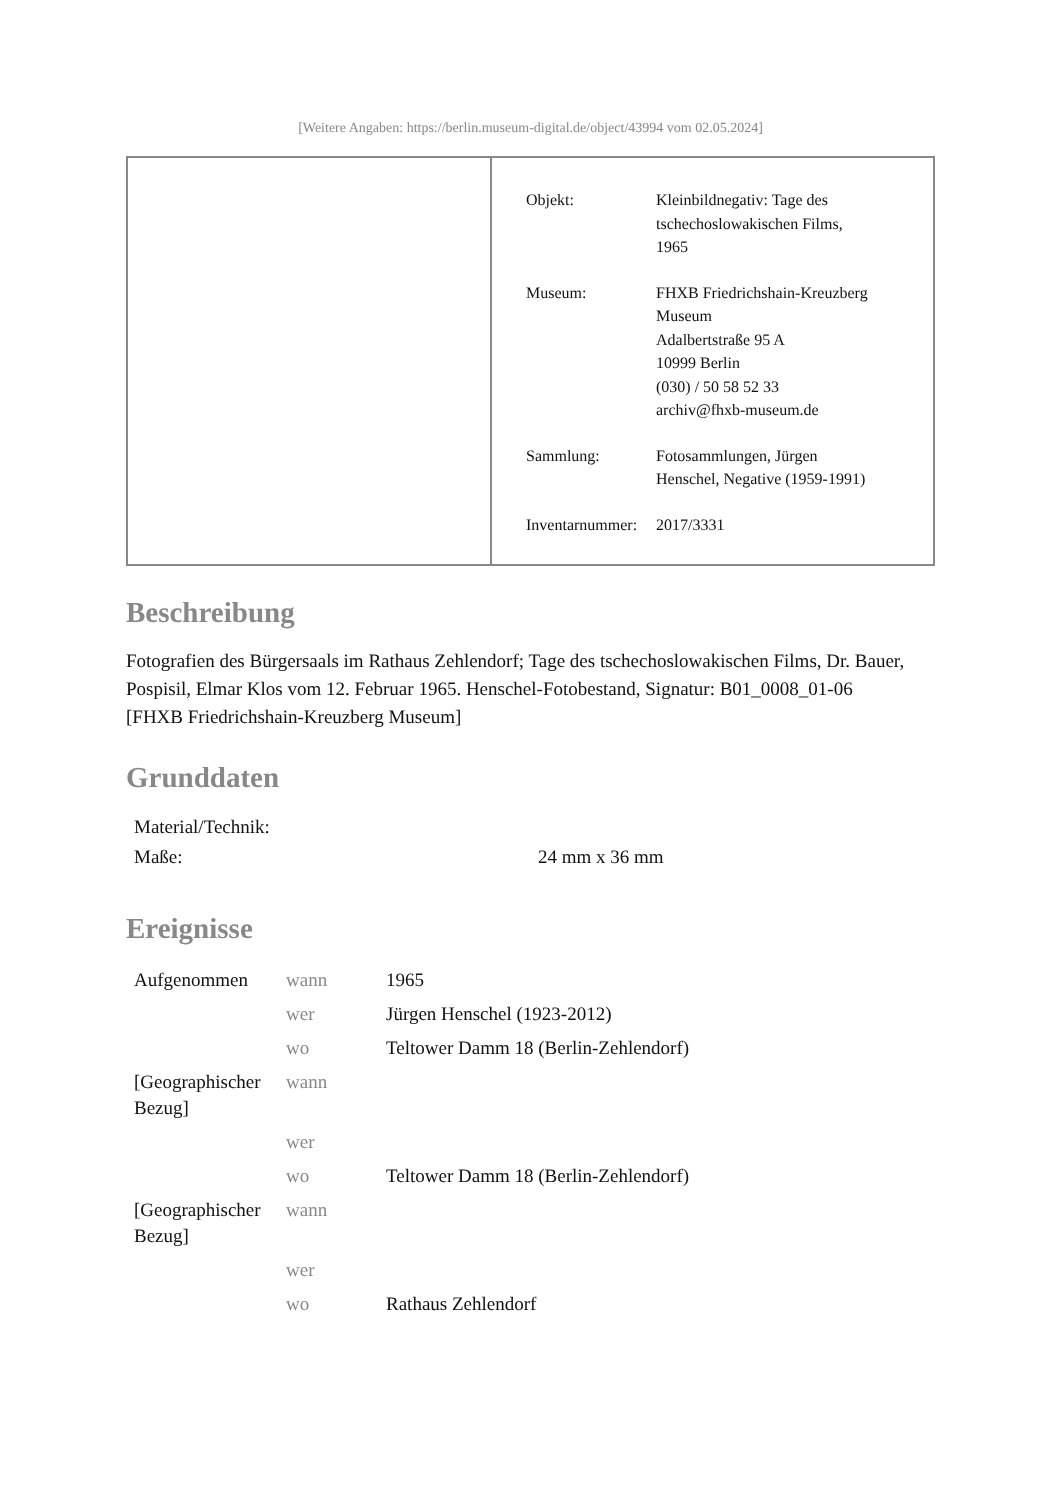[Weitere Angaben: https://berlin.museum-digital.de/object/43994 vom 02.05.2024]
| Objekt: | Kleinbildnegativ: Tage des tschechoslowakischen Films, 1965 |
| Museum: | FHXB Friedrichshain-Kreuzberg Museum Adalbertstraße 95 A 10999 Berlin (030) / 50 58 52 33 archiv@fhxb-museum.de |
| Sammlung: | Fotosammlungen, Jürgen Henschel, Negative (1959-1991) |
| Inventarnummer: | 2017/3331 |
Beschreibung
Fotografien des Bürgersaals im Rathaus Zehlendorf; Tage des tschechoslowakischen Films, Dr. Bauer, Pospisil, Elmar Klos vom 12. Februar 1965. Henschel-Fotobestand, Signatur: B01_0008_01-06
[FHXB Friedrichshain-Kreuzberg Museum]
Grunddaten
| Material/Technik: | |
| Maße: | 24 mm x 36 mm |
Ereignisse
| Aufgenommen | wann | 1965 |
| | wer | Jürgen Henschel (1923-2012) |
| | wo | Teltower Damm 18 (Berlin-Zehlendorf) |
| [Geographischer Bezug] | wann | |
| | wer | |
| | wo | Teltower Damm 18 (Berlin-Zehlendorf) |
| [Geographischer Bezug] | wann | |
| | wer | |
| | wo | Rathaus Zehlendorf |